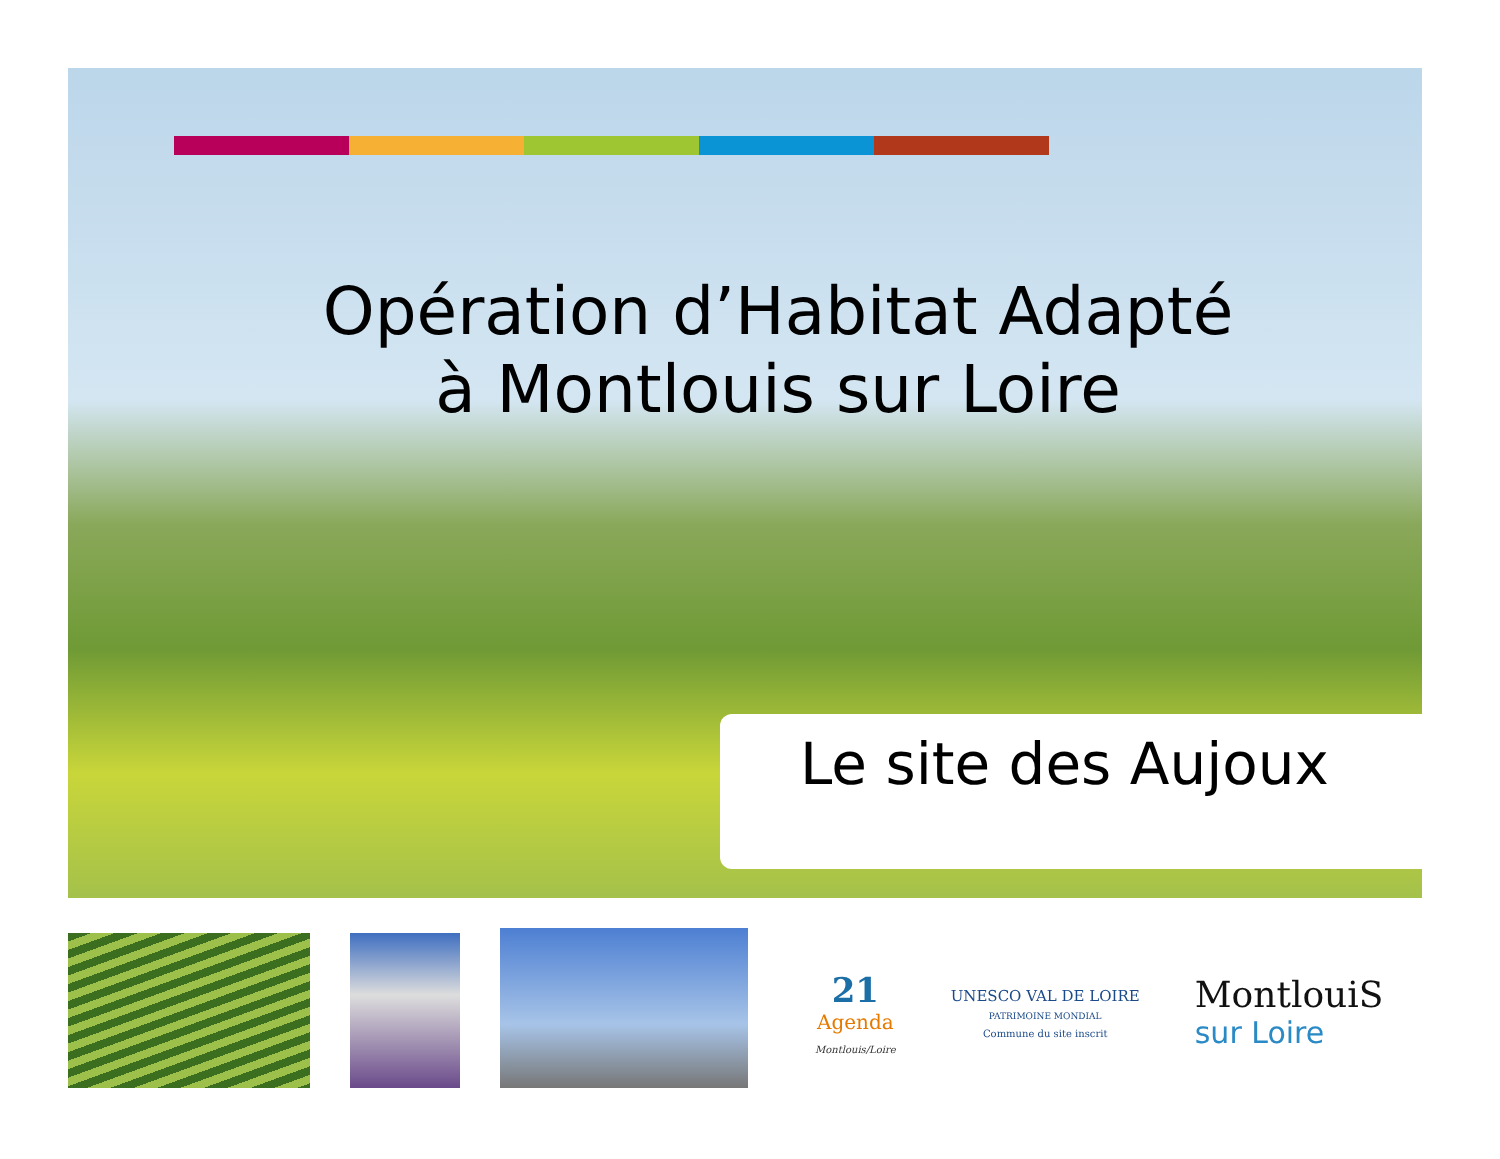Opération d’Habitat Adapté
à Montlouis sur Loire
Le site des Aujoux
21
Agenda
Montlouis/Loire
UNESCO VAL DE LOIRE
PATRIMOINE MONDIAL
Commune du site inscrit
MontlouiS
sur Loire